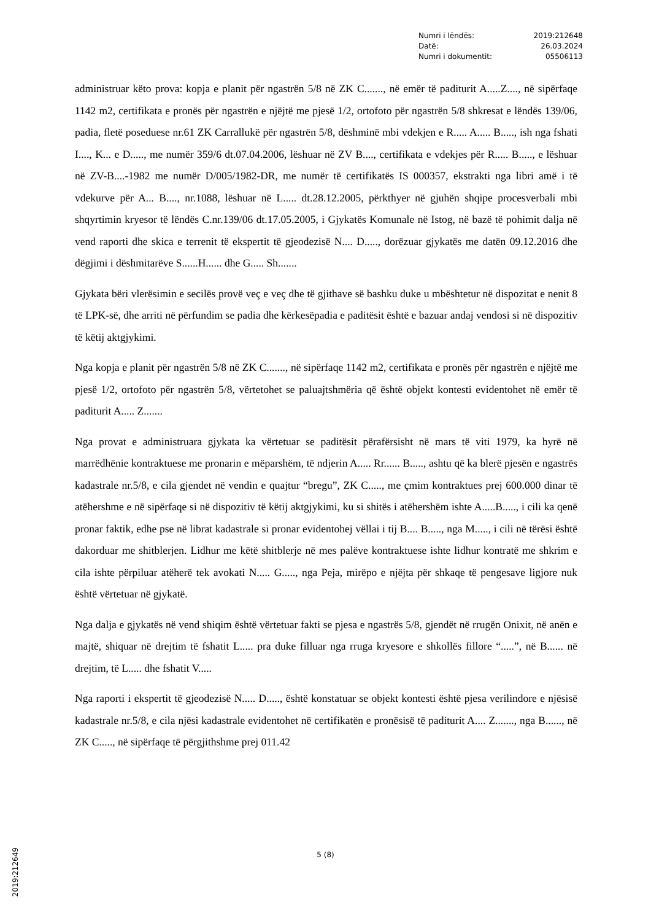| Numri i lëndës: | 2019:212648 |
| Datë: | 26.03.2024 |
| Numri i dokumentit: | 05506113 |
administruar këto prova: kopja e planit për ngastrën 5/8 në ZK C......., në emër të paditurit A.....Z...., në sipërfaqe 1142 m2, certifikata e pronës për ngastrën e njëjtë me pjesë 1/2, ortofoto për ngastrën 5/8 shkresat e lëndës 139/06, padia, fletë poseduese nr.61 ZK Carrallukë për ngastrën 5/8, dëshminë mbi vdekjen e R..... A..... B....., ish nga fshati I...., K... e D....., me numër 359/6 dt.07.04.2006, lëshuar në ZV B...., certifikata e vdekjes për R..... B....., e lëshuar në ZV-B....-1982 me numër D/005/1982-DR, me numër të certifikatës IS 000357, ekstrakti nga libri amë i të vdekurve për A... B...., nr.1088, lëshuar në L..... dt.28.12.2005, përkthyer në gjuhën shqipe procesverbali mbi shqyrtimin kryesor të lëndës C.nr.139/06 dt.17.05.2005, i Gjykatës Komunale në Istog, në bazë të pohimit dalja në vend raporti dhe skica e terrenit të ekspertit të gjeodezisë N.... D....., dorëzuar gjykatës me datën 09.12.2016 dhe dëgjimi i dëshmitarëve S......H...... dhe G..... Sh.......
Gjykata bëri vlerësimin e secilës provë veç e veç dhe të gjithave së bashku duke u mbështetur në dispozitat e nenit 8 të LPK-së, dhe arriti në përfundim se padia dhe kërkesëpadia e paditësit është e bazuar andaj vendosi si në dispozitiv të këtij aktgjykimi.
Nga kopja e planit për ngastrën 5/8 në ZK C......., në sipërfaqe 1142 m2, certifikata e pronës për ngastrën e njëjtë me pjesë 1/2, ortofoto për ngastrën 5/8, vërtetohet se paluajtshmëria që është objekt kontesti evidentohet në emër të paditurit A..... Z.......
Nga provat e administruara gjykata ka vërtetuar se paditësit përafërsisht në mars të viti 1979, ka hyrë në marrëdhënie kontraktuese me pronarin e mëparshëm, të ndjerin A..... Rr...... B....., ashtu që ka blerë pjesën e ngastrës kadastrale nr.5/8, e cila gjendet në vendin e quajtur “bregu”, ZK C....., me çmim kontraktues prej 600.000 dinar të atëhershme e në sipërfaqe si në dispozitiv të këtij aktgjykimi, ku si shitës i atëhershëm ishte A.....B....., i cili ka qenë pronar faktik, edhe pse në librat kadastrale si pronar evidentohej vëllai i tij B.... B....., nga M....., i cili në tërësi është dakorduar me shitblerjen. Lidhur me këtë shitblerje në mes palëve kontraktuese ishte lidhur kontratë me shkrim e cila ishte përpiluar atëherë tek avokati N..... G....., nga Peja, mirëpo e njëjta për shkaqe të pengesave ligjore nuk është vërtetuar në gjykatë.
Nga dalja e gjykatës në vend shiqim është vërtetuar fakti se pjesa e ngastrës 5/8, gjendët në rrugën Onixit, në anën e majtë, shiquar në drejtim të fshatit L..... pra duke filluar nga rruga kryesore e shkollës fillore “.....”, në B...... në drejtim, të L..... dhe fshatit V.....
Nga raporti i ekspertit të gjeodezisë N..... D....., është konstatuar se objekt kontesti është pjesa verilindore e njësisë kadastrale nr.5/8, e cila njësi kadastrale evidentohet në certifikatën e pronësisë të paditurit A.... Z......., nga B......, në ZK C....., në sipërfaqe të përgjithshme prej 011.42
5 (8)
2019:212649